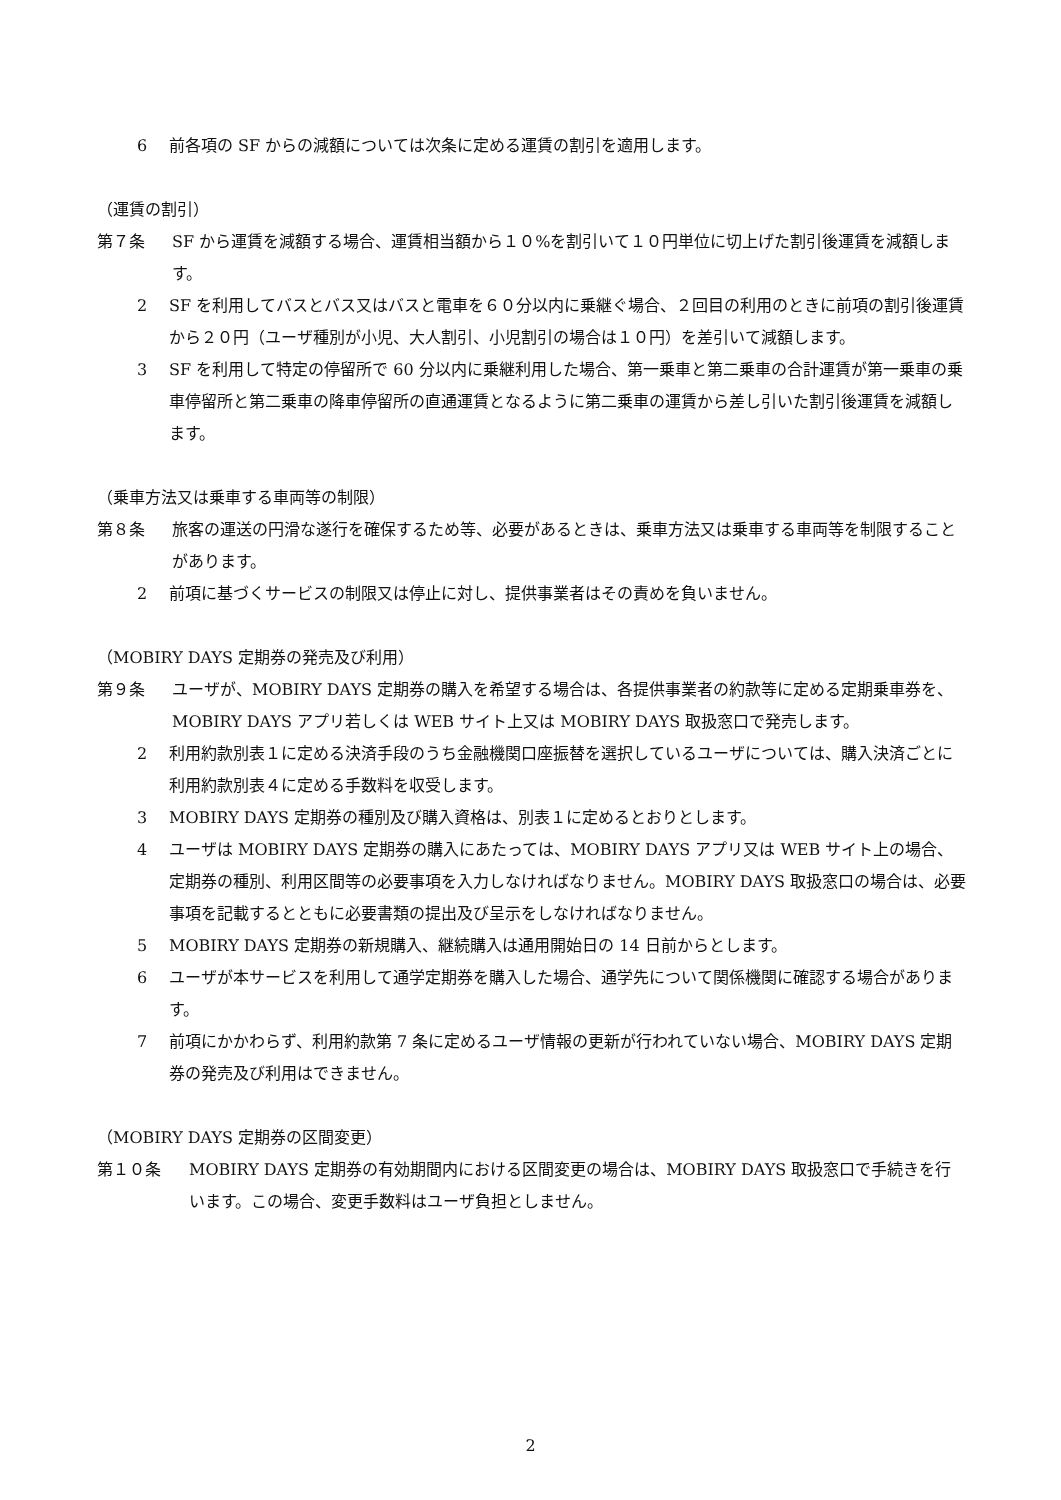6 前各項の SF からの減額については次条に定める運賃の割引を適用します。
（運賃の割引）
第７条 SF から運賃を減額する場合、運賃相当額から１０%を割引いて１０円単位に切上げた割引後運賃を減額します。
2 SF を利用してバスとバス又はバスと電車を６０分以内に乗継ぐ場合、２回目の利用のときに前項の割引後運賃から２０円（ユーザ種別が小児、大人割引、小児割引の場合は１０円）を差引いて減額します。
3 SF を利用して特定の停留所で 60 分以内に乗継利用した場合、第一乗車と第二乗車の合計運賃が第一乗車の乗車停留所と第二乗車の降車停留所の直通運賃となるように第二乗車の運賃から差し引いた割引後運賃を減額します。
（乗車方法又は乗車する車両等の制限）
第８条 旅客の運送の円滑な遂行を確保するため等、必要があるときは、乗車方法又は乗車する車両等を制限することがあります。
2 前項に基づくサービスの制限又は停止に対し、提供事業者はその責めを負いません。
（MOBIRY DAYS 定期券の発売及び利用）
第９条 ユーザが、MOBIRY DAYS 定期券の購入を希望する場合は、各提供事業者の約款等に定める定期乗車券を、MOBIRY DAYS アプリ若しくは WEB サイト上又は MOBIRY DAYS 取扱窓口で発売します。
2 利用約款別表１に定める決済手段のうち金融機関口座振替を選択しているユーザについては、購入決済ごとに利用約款別表４に定める手数料を収受します。
3 MOBIRY DAYS 定期券の種別及び購入資格は、別表１に定めるとおりとします。
4 ユーザは MOBIRY DAYS 定期券の購入にあたっては、MOBIRY DAYS アプリ又は WEB サイト上の場合、定期券の種別、利用区間等の必要事項を入力しなければなりません。MOBIRY DAYS 取扱窓口の場合は、必要事項を記載するとともに必要書類の提出及び呈示をしなければなりません。
5 MOBIRY DAYS 定期券の新規購入、継続購入は通用開始日の 14 日前からとします。
6 ユーザが本サービスを利用して通学定期券を購入した場合、通学先について関係機関に確認する場合があります。
7 前項にかかわらず、利用約款第 7 条に定めるユーザ情報の更新が行われていない場合、MOBIRY DAYS 定期券の発売及び利用はできません。
（MOBIRY DAYS 定期券の区間変更）
第１０条 MOBIRY DAYS 定期券の有効期間内における区間変更の場合は、MOBIRY DAYS 取扱窓口で手続きを行います。この場合、変更手数料はユーザ負担としません。
2